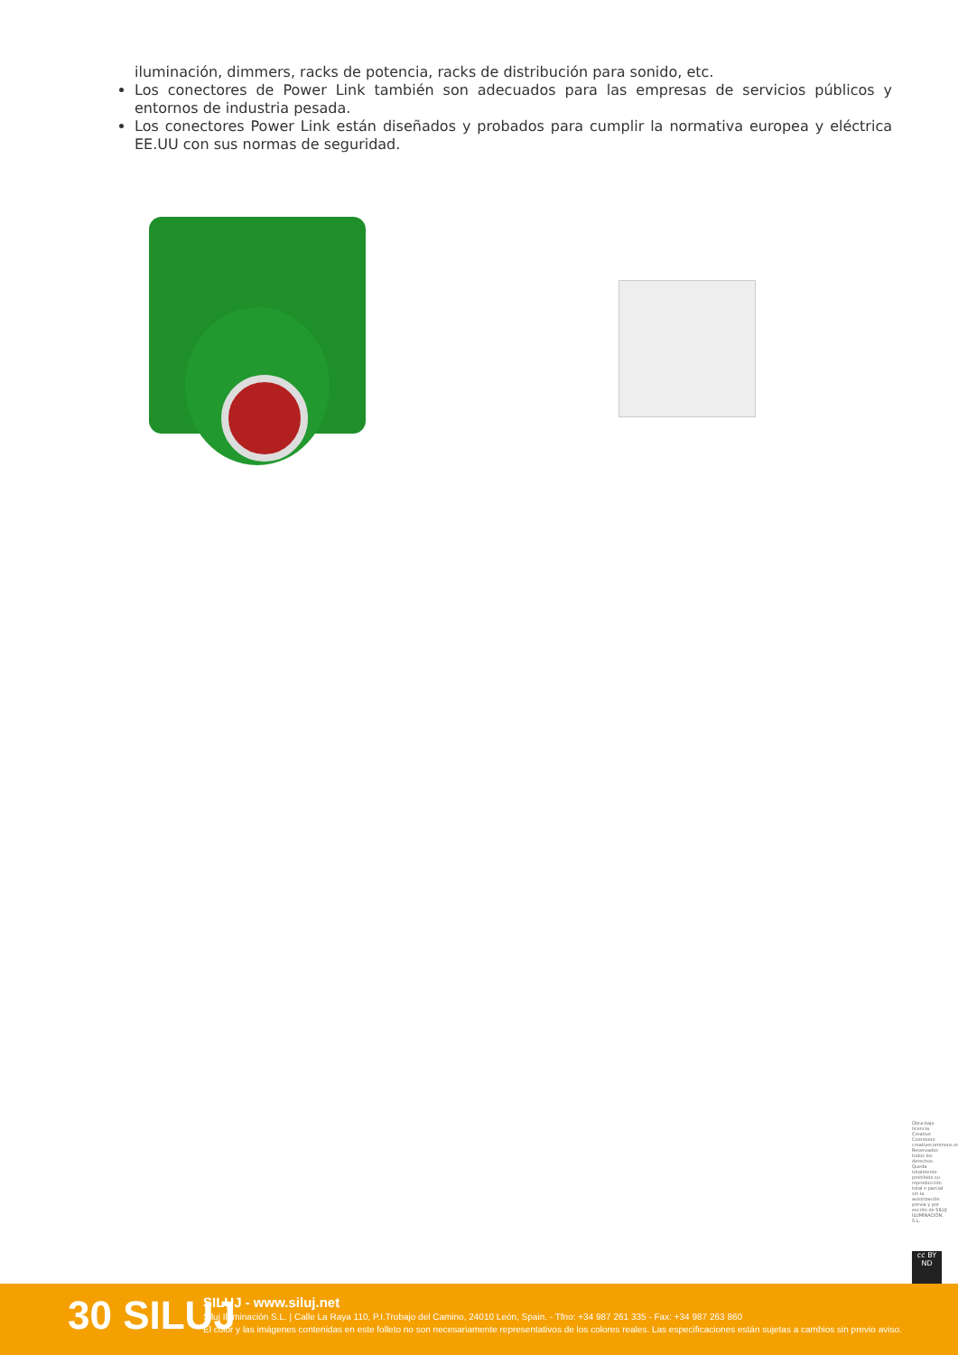iluminación, dimmers, racks de potencia, racks de distribución para sonido, etc.
Los conectores de Power Link también son adecuados para las empresas de servicios públicos y entornos de industria pesada.
Los conectores Power Link están diseñados y probados para cumplir la normativa europea y eléctrica EE.UU con sus normas de seguridad.
Obra bajo licencia Creative Commons: creativecommons.org Reservados todos los derechos. Queda totalmente prohibido su reproducción total o parcial sin la autorización previa y por escrito de SILUJ ILUMINACIÓN, S.L.
cc BY ND
30 SILUJ
SILUJ - www.siluj.net
Siluj Iluminación S.L. | Calle La Raya 110, P.I.Trobajo del Camino, 24010 León, Spain. - Tfno: +34 987 261 335 - Fax: +34 987 263 860
El color y las imágenes contenidas en este folleto no son necesariamente representativos de los colores reales. Las especificaciones están sujetas a cambios sin previo aviso.